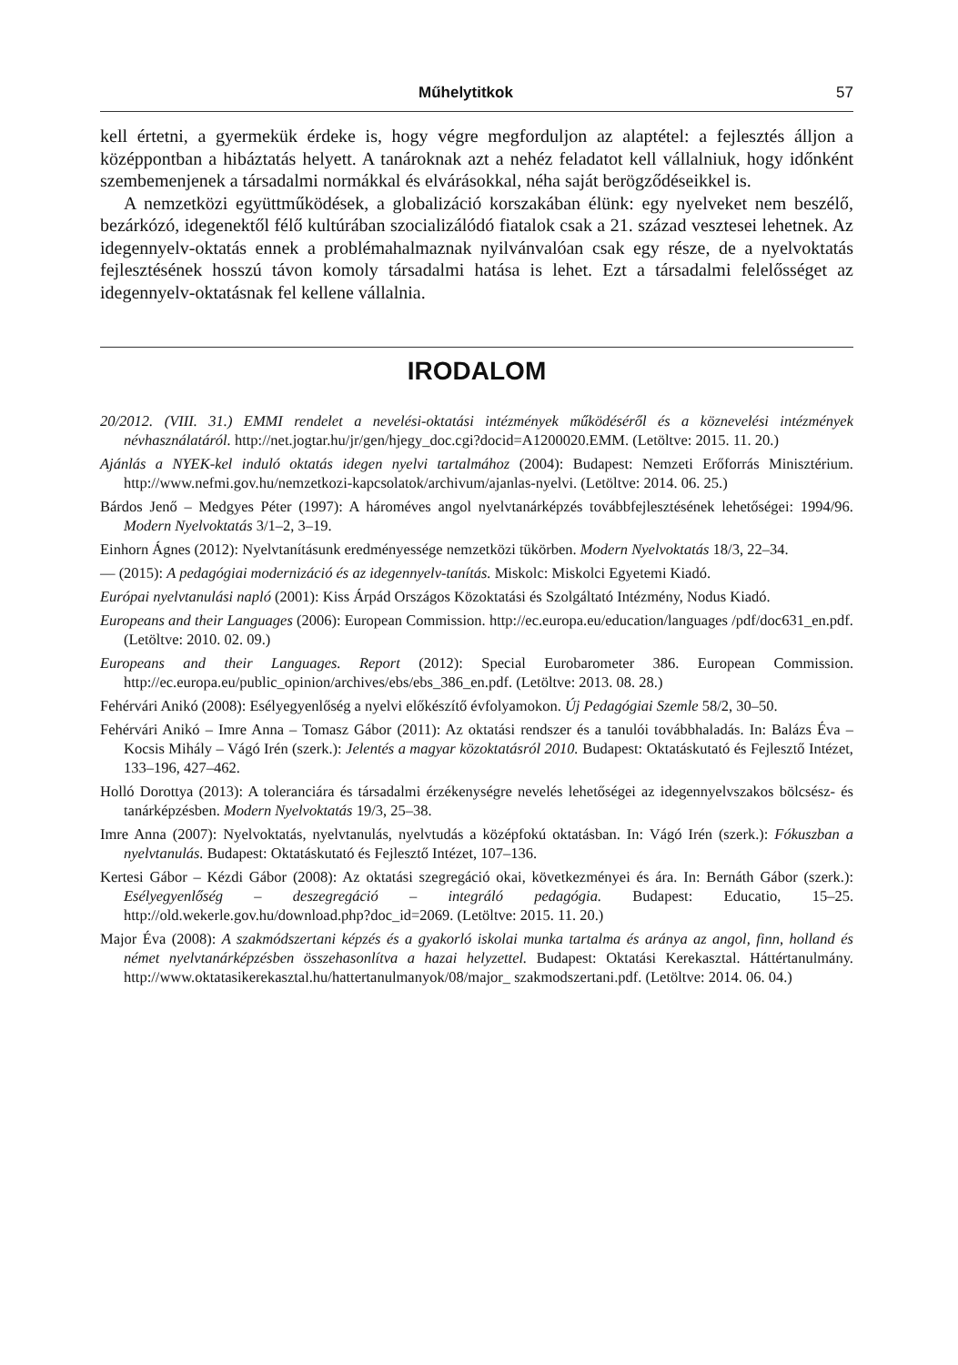Műhelytitkok 57
kell értetni, a gyermekük érdeke is, hogy végre megforduljon az alaptétel: a fejlesztés álljon a középpontban a hibáztatás helyett. A tanároknak azt a nehéz feladatot kell vállalniuk, hogy időnként szembemenjenek a társadalmi normákkal és elvárásokkal, néha saját berögződéseikkel is.
A nemzetközi együttműködések, a globalizáció korszakában élünk: egy nyelveket nem beszélő, bezárkózó, idegenektől félő kultúrában szocializálódó fiatalok csak a 21. század vesztesei lehetnek. Az idegennyelv-oktatás ennek a problémahalmaznak nyilvánvalóan csak egy része, de a nyelvoktatás fejlesztésének hosszú távon komoly társadalmi hatása is lehet. Ezt a társadalmi felelősséget az idegennyelv-oktatásnak fel kellene vállalnia.
IRODALOM
20/2012. (VIII. 31.) EMMI rendelet a nevelési-oktatási intézmények működéséről és a köznevelési intézmények névhasználatáról. http://net.jogtar.hu/jr/gen/hjegy_doc.cgi?docid=A1200020.EMM. (Letöltve: 2015. 11. 20.)
Ajánlás a NYEK-kel induló oktatás idegen nyelvi tartalmához (2004): Budapest: Nemzeti Erőforrás Minisztérium. http://www.nefmi.gov.hu/nemzetkozi-kapcsolatok/archivum/ajanlas-nyelvi. (Letöltve: 2014. 06. 25.)
Bárdos Jenő – Medgyes Péter (1997): A hároméves angol nyelvtanárképzés továbbfejlesztésének lehetőségei: 1994/96. Modern Nyelvoktatás 3/1–2, 3–19.
Einhorn Ágnes (2012): Nyelvtanításunk eredményessége nemzetközi tükörben. Modern Nyelvoktatás 18/3, 22–34.
— (2015): A pedagógiai modernizáció és az idegennyelv-tanítás. Miskolc: Miskolci Egyetemi Kiadó.
Európai nyelvtanulási napló (2001): Kiss Árpád Országos Közoktatási és Szolgáltató Intézmény, Nodus Kiadó.
Europeans and their Languages (2006): European Commission. http://ec.europa.eu/education/languages /pdf/doc631_en.pdf. (Letöltve: 2010. 02. 09.)
Europeans and their Languages. Report (2012): Special Eurobarometer 386. European Commission. http://ec.europa.eu/public_opinion/archives/ebs/ebs_386_en.pdf. (Letöltve: 2013. 08. 28.)
Fehérvári Anikó (2008): Esélyegyenlőség a nyelvi előkészítő évfolyamokon. Új Pedagógiai Szemle 58/2, 30–50.
Fehérvári Anikó – Imre Anna – Tomasz Gábor (2011): Az oktatási rendszer és a tanulói továbbhaladás. In: Balázs Éva – Kocsis Mihály – Vágó Irén (szerk.): Jelentés a magyar közoktatásról 2010. Budapest: Oktatáskutató és Fejlesztő Intézet, 133–196, 427–462.
Holló Dorottya (2013): A toleranciára és társadalmi érzékenységre nevelés lehetőségei az idegennyelvszakos bölcsész- és tanárképzésben. Modern Nyelvoktatás 19/3, 25–38.
Imre Anna (2007): Nyelvoktatás, nyelvtanulás, nyelvtudás a középfokú oktatásban. In: Vágó Irén (szerk.): Fókuszban a nyelvtanulás. Budapest: Oktatáskutató és Fejlesztő Intézet, 107–136.
Kertesi Gábor – Kézdi Gábor (2008): Az oktatási szegregáció okai, következményei és ára. In: Bernáth Gábor (szerk.): Esélyegyenlőség – deszegregáció – integráló pedagógia. Budapest: Educatio, 15–25. http://old.wekerle.gov.hu/download.php?doc_id=2069. (Letöltve: 2015. 11. 20.)
Major Éva (2008): A szakmódszertani képzés és a gyakorló iskolai munka tartalma és aránya az angol, finn, holland és német nyelvtanárképzésben összehasonlítva a hazai helyzettel. Budapest: Oktatási Kerekasztal. Háttértanulmány. http://www.oktatasikerekasztal.hu/hattertanulmanyok/08/major_ szakmodszertani.pdf. (Letöltve: 2014. 06. 04.)